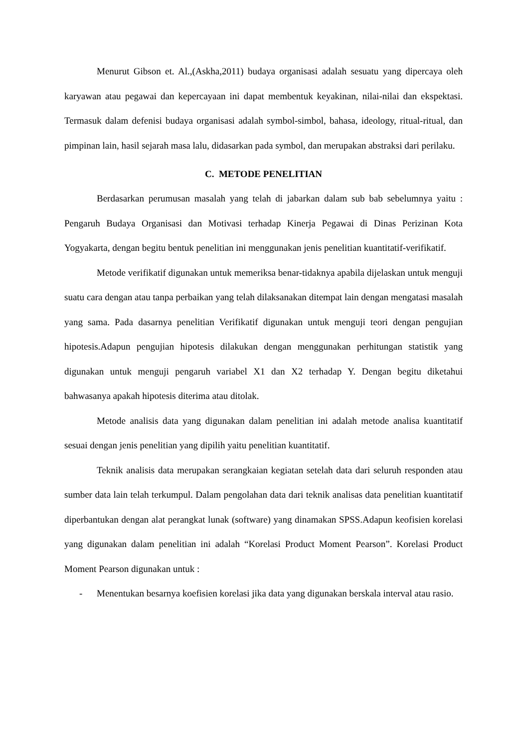Menurut Gibson et. Al.,(Askha,2011) budaya organisasi adalah sesuatu yang dipercaya oleh karyawan atau pegawai dan kepercayaan ini dapat membentuk keyakinan, nilai-nilai dan ekspektasi. Termasuk dalam defenisi budaya organisasi adalah symbol-simbol, bahasa, ideology, ritual-ritual, dan pimpinan lain, hasil sejarah masa lalu, didasarkan pada symbol, dan merupakan abstraksi dari perilaku.
C. METODE PENELITIAN
Berdasarkan perumusan masalah yang telah di jabarkan dalam sub bab sebelumnya yaitu : Pengaruh Budaya Organisasi dan Motivasi terhadap Kinerja Pegawai di Dinas Perizinan Kota Yogyakarta, dengan begitu bentuk penelitian ini menggunakan jenis penelitian kuantitatif-verifikatif.
Metode verifikatif digunakan untuk memeriksa benar-tidaknya apabila dijelaskan untuk menguji suatu cara dengan atau tanpa perbaikan yang telah dilaksanakan ditempat lain dengan mengatasi masalah yang sama. Pada dasarnya penelitian Verifikatif digunakan untuk menguji teori dengan pengujian hipotesis.Adapun pengujian hipotesis dilakukan dengan menggunakan perhitungan statistik yang digunakan untuk menguji pengaruh variabel X1 dan X2 terhadap Y. Dengan begitu diketahui bahwasanya apakah hipotesis diterima atau ditolak.
Metode analisis data yang digunakan dalam penelitian ini adalah metode analisa kuantitatif sesuai dengan jenis penelitian yang dipilih yaitu penelitian kuantitatif.
Teknik analisis data merupakan serangkaian kegiatan setelah data dari seluruh responden atau sumber data lain telah terkumpul. Dalam pengolahan data dari teknik analisas data penelitian kuantitatif diperbantukan dengan alat perangkat lunak (software) yang dinamakan SPSS.Adapun keofisien korelasi yang digunakan dalam penelitian ini adalah “Korelasi Product Moment Pearson”. Korelasi Product Moment Pearson digunakan untuk :
- Menentukan besarnya koefisien korelasi jika data yang digunakan berskala interval atau rasio.